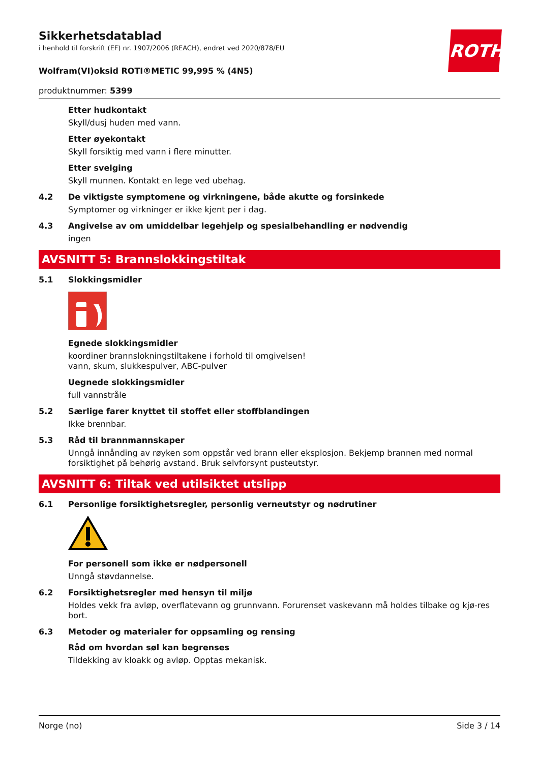ROTH
Sikkerhetsdatablad
i henhold til forskrift (EF) nr. 1907/2006 (REACH), endret ved 2020/878/EU
Wolfram(VI)oksid ROTI®METIC 99,995 % (4N5)
produktnummer: 5399
Etter hudkontakt
Skyll/dusj huden med vann.
Etter øyekontakt
Skyll forsiktig med vann i flere minutter.
Etter svelging
Skyll munnen. Kontakt en lege ved ubehag.
4.2 De viktigste symptomene og virkningene, både akutte og forsinkede
Symptomer og virkninger er ikke kjent per i dag.
4.3 Angivelse av om umiddelbar legehjelp og spesialbehandling er nødvendig
ingen
AVSNITT 5: Brannslokkingstiltak
5.1 Slokkingsmidler
Egnede slokkingsmidler
koordiner brannslokningstiltakene i forhold til omgivelsen!
vann, skum, slukkespulver, ABC-pulver
Uegnede slokkingsmidler
full vannstråle
5.2 Særlige farer knyttet til stoffet eller stoffblandingen
Ikke brennbar.
5.3 Råd til brannmannskaper
Unngå innånding av røyken som oppstår ved brann eller eksplosjon. Bekjemp brannen med normal forsiktighet på behørig avstand. Bruk selvforsynt pusteutstyr.
AVSNITT 6: Tiltak ved utilsiktet utslipp
6.1 Personlige forsiktighetsregler, personlig verneutstyr og nødrutiner
For personell som ikke er nødpersonell
Unngå støvdannelse.
6.2 Forsiktighetsregler med hensyn til miljø
Holdes vekk fra avløp, overflatevann og grunnvann. Forurenset vaskevann må holdes tilbake og kjø-res bort.
6.3 Metoder og materialer for oppsamling og rensing
Råd om hvordan søl kan begrenses
Tildekking av kloakk og avløp. Opptas mekanisk.
Norge (no) Side 3 / 14